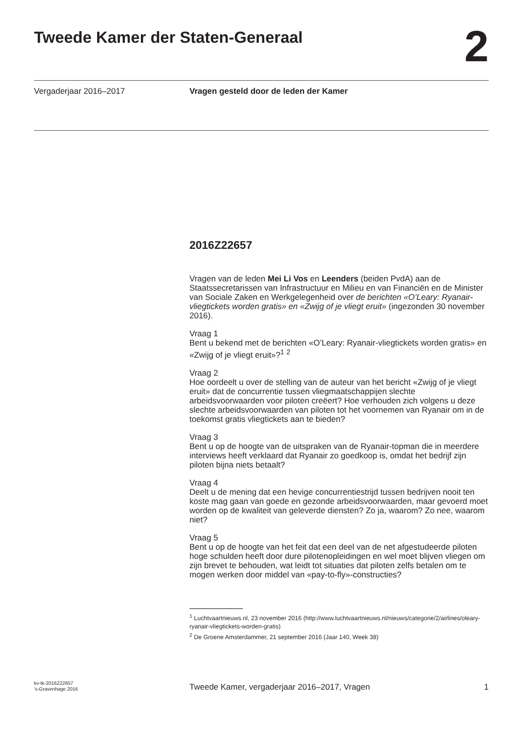Tweede Kamer der Staten-Generaal
2
Vergaderjaar 2016–2017 Vragen gesteld door de leden der Kamer
2016Z22657
Vragen van de leden Mei Li Vos en Leenders (beiden PvdA) aan de Staatssecretarissen van Infrastructuur en Milieu en van Financiën en de Minister van Sociale Zaken en Werkgelegenheid over de berichten «O’Leary: Ryanair-vliegtickets worden gratis» en «Zwijg of je vliegt eruit» (ingezonden 30 november 2016).
Vraag 1
Bent u bekend met de berichten «O’Leary: Ryanair-vliegtickets worden gratis» en «Zwijg of je vliegt eruit»?<sup>1</sup> <sup>2</sup>
Vraag 2
Hoe oordeelt u over de stelling van de auteur van het bericht «Zwijg of je vliegt eruit» dat de concurrentie tussen vliegmaatschappijen slechte arbeidsvoorwaarden voor piloten creëert? Hoe verhouden zich volgens u deze slechte arbeidsvoorwaarden van piloten tot het voornemen van Ryanair om in de toekomst gratis vliegtickets aan te bieden?
Vraag 3
Bent u op de hoogte van de uitspraken van de Ryanair-topman die in meerdere interviews heeft verklaard dat Ryanair zo goedkoop is, omdat het bedrijf zijn piloten bijna niets betaalt?
Vraag 4
Deelt u de mening dat een hevige concurrentiestrijd tussen bedrijven nooit ten koste mag gaan van goede en gezonde arbeidsvoorwaarden, maar gevoerd moet worden op de kwaliteit van geleverde diensten? Zo ja, waarom? Zo nee, waarom niet?
Vraag 5
Bent u op de hoogte van het feit dat een deel van de net afgestudeerde piloten hoge schulden heeft door dure pilotenopleidingen en wel moet blijven vliegen om zijn brevet te behouden, wat leidt tot situaties dat piloten zelfs betalen om te mogen werken door middel van «pay-to-fly»-constructies?
<sup>1</sup> Luchtvaartnieuws.nl, 23 november 2016 (http://www.luchtvaartnieuws.nl/nieuws/categorie/2/airlines/oleary-ryanair-vliegtickets-worden-gratis)
<sup>2</sup> De Groene Amsterdammer, 21 september 2016 (Jaar 140, Week 38)
kv-tk-2016Z22657
’s-Gravenhage 2016
Tweede Kamer, vergaderjaar 2016–2017, Vragen
1